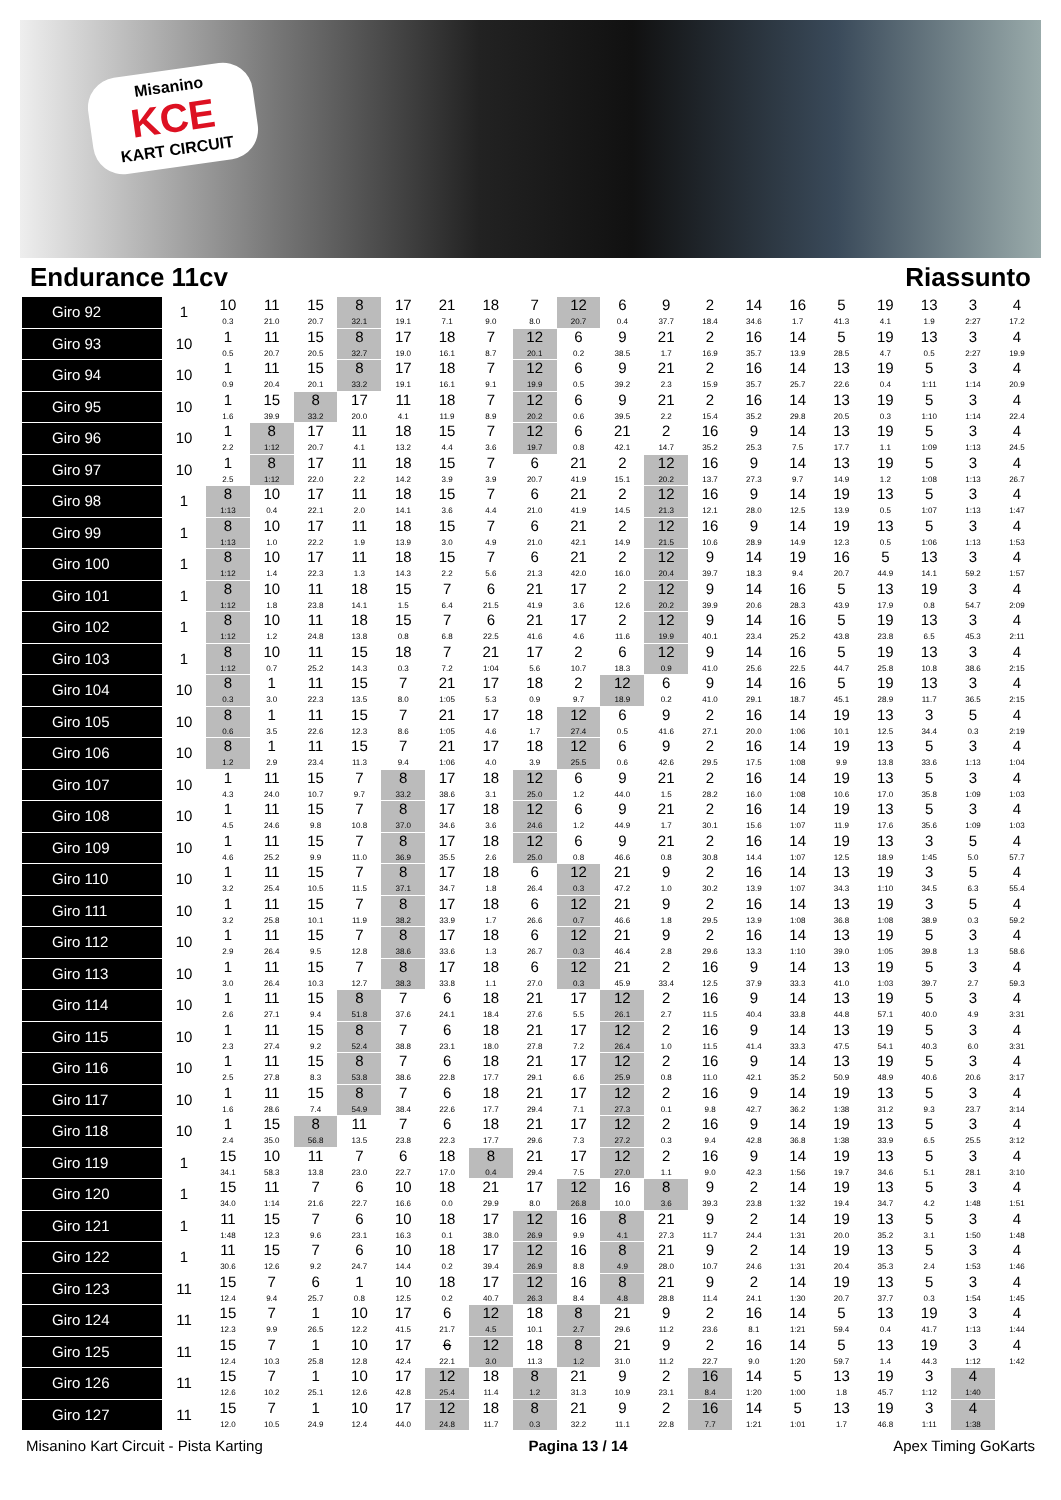Misanino
KCE
KART CIRCUIT
Endurance 11cv Riassunto
| Giro 92 | 1 | 10 0.3 | 11 21.0 | 15 20.7 | 8 32.1 | 17 19.1 | 21 7.1 | 18 9.0 | 7 8.0 | 12 20.7 | 6 0.4 | 9 37.7 | 2 18.4 | 14 34.6 | 16 1.7 | 5 41.3 | 19 4.1 | 13 1.9 | 3 2:27 | 4 17.2 |
| Giro 93 | 10 | 1 0.5 | 11 20.7 | 15 20.5 | 8 32.7 | 17 19.0 | 18 16.1 | 7 8.7 | 12 20.1 | 6 0.2 | 9 38.5 | 21 1.7 | 2 16.9 | 16 35.7 | 14 13.9 | 5 28.5 | 19 4.7 | 13 0.5 | 3 2:27 | 4 19.9 |
| Giro 94 | 10 | 1 0.9 | 11 20.4 | 15 20.1 | 8 33.2 | 17 19.1 | 18 16.1 | 7 9.1 | 12 19.9 | 6 0.5 | 9 39.2 | 21 2.3 | 2 15.9 | 16 35.7 | 14 25.7 | 13 22.6 | 19 0.4 | 5 1:11 | 3 1:14 | 4 20.9 |
| Giro 95 | 10 | 1 1.6 | 15 39.9 | 8 33.2 | 17 20.0 | 11 4.1 | 18 11.9 | 7 8.9 | 12 20.2 | 6 0.6 | 9 39.5 | 21 2.2 | 2 15.4 | 16 35.2 | 14 29.8 | 13 20.5 | 19 0.3 | 5 1:10 | 3 1:14 | 4 22.4 |
| Giro 96 | 10 | 1 2.2 | 8 1:12 | 17 20.7 | 11 4.1 | 18 13.2 | 15 4.4 | 7 3.6 | 12 19.7 | 6 0.8 | 21 42.1 | 2 14.7 | 16 35.2 | 9 25.3 | 14 7.5 | 13 17.7 | 19 1.1 | 5 1:09 | 3 1:13 | 4 24.5 |
| Giro 97 | 10 | 1 2.5 | 8 1:12 | 17 22.0 | 11 2.2 | 18 14.2 | 15 3.9 | 7 3.9 | 6 20.7 | 21 41.9 | 2 15.1 | 12 20.2 | 16 13.7 | 9 27.3 | 14 9.7 | 13 14.9 | 19 1.2 | 5 1:08 | 3 1:13 | 4 26.7 |
| Giro 98 | 1 | 8 1:13 | 10 0.4 | 17 22.1 | 11 2.0 | 18 14.1 | 15 3.6 | 7 4.4 | 6 21.0 | 21 41.9 | 2 14.5 | 12 21.3 | 16 12.1 | 9 28.0 | 14 12.5 | 19 13.9 | 13 0.5 | 5 1:07 | 3 1:13 | 4 1:47 |
| Giro 99 | 1 | 8 1:13 | 10 1.0 | 17 22.2 | 11 1.9 | 18 13.9 | 15 3.0 | 7 4.9 | 6 21.0 | 21 42.1 | 2 14.9 | 12 21.5 | 16 10.6 | 9 28.9 | 14 14.9 | 19 12.3 | 13 0.5 | 5 1:06 | 3 1:13 | 4 1:53 |
| Giro 100 | 1 | 8 1:12 | 10 1.4 | 17 22.3 | 11 1.3 | 18 14.3 | 15 2.2 | 7 5.6 | 6 21.3 | 21 42.0 | 2 16.0 | 12 20.4 | 9 39.7 | 14 18.3 | 19 9.4 | 16 20.7 | 5 44.9 | 13 14.1 | 3 59.2 | 4 1:57 |
| Giro 101 | 1 | 8 1:12 | 10 1.8 | 11 23.8 | 18 14.1 | 15 1.5 | 7 6.4 | 6 21.5 | 21 41.9 | 17 3.6 | 2 12.6 | 12 20.2 | 9 39.9 | 14 20.6 | 16 28.3 | 5 43.9 | 13 17.9 | 19 0.8 | 3 54.7 | 4 2:09 |
| Giro 102 | 1 | 8 1:12 | 10 1.2 | 11 24.8 | 18 13.8 | 15 0.8 | 7 6.8 | 6 22.5 | 21 41.6 | 17 4.6 | 2 11.6 | 12 19.9 | 9 40.1 | 14 23.4 | 16 25.2 | 5 43.8 | 19 23.8 | 13 6.5 | 3 45.3 | 4 2:11 |
| Giro 103 | 1 | 8 1:12 | 10 0.7 | 11 25.2 | 15 14.3 | 18 0.3 | 7 7.2 | 21 1:04 | 17 5.6 | 2 10.7 | 6 18.3 | 12 0.9 | 9 41.0 | 14 25.6 | 16 22.5 | 5 44.7 | 19 25.8 | 13 10.8 | 3 38.6 | 4 2:15 |
| Giro 104 | 10 | 8 0.3 | 1 3.0 | 11 22.3 | 15 13.5 | 7 8.0 | 21 1:05 | 17 5.3 | 18 0.9 | 2 9.7 | 12 18.9 | 6 0.2 | 9 41.0 | 14 29.1 | 16 18.7 | 5 45.1 | 19 28.9 | 13 11.7 | 3 36.5 | 4 2:15 |
| Giro 105 | 10 | 8 0.6 | 1 3.5 | 11 22.6 | 15 12.3 | 7 8.6 | 21 1:05 | 17 4.6 | 18 1.7 | 12 27.4 | 6 0.5 | 9 41.6 | 2 27.1 | 16 20.0 | 14 1:06 | 19 10.1 | 13 12.5 | 3 34.4 | 5 0.3 | 4 2:19 |
| Giro 106 | 10 | 8 1.2 | 1 2.9 | 11 23.4 | 15 11.3 | 7 9.4 | 21 1:06 | 17 4.0 | 18 3.9 | 12 25.5 | 6 0.6 | 9 42.6 | 2 29.5 | 16 17.5 | 14 1:08 | 19 9.9 | 13 13.8 | 5 33.6 | 3 1:13 | 4 1:04 |
| Giro 107 | 10 | 1 4.3 | 11 24.0 | 15 10.7 | 7 9.7 | 8 33.2 | 17 38.6 | 18 3.1 | 12 25.0 | 6 1.2 | 9 44.0 | 21 1.5 | 2 28.2 | 16 16.0 | 14 1:08 | 19 10.6 | 13 17.0 | 5 35.8 | 3 1:09 | 4 1:03 |
| Giro 108 | 10 | 1 4.5 | 11 24.6 | 15 9.8 | 7 10.8 | 8 37.0 | 17 34.6 | 18 3.6 | 12 24.6 | 6 1.2 | 9 44.9 | 21 1.7 | 2 30.1 | 16 15.6 | 14 1:07 | 19 11.9 | 13 17.6 | 5 35.6 | 3 1:09 | 4 1:03 |
| Giro 109 | 10 | 1 4.6 | 11 25.2 | 15 9.9 | 7 11.0 | 8 36.9 | 17 35.5 | 18 2.6 | 12 25.0 | 6 0.8 | 9 46.6 | 21 0.8 | 2 30.8 | 16 14.4 | 14 1:07 | 19 12.5 | 13 18.9 | 3 1:45 | 5 5.0 | 4 57.7 |
| Giro 110 | 10 | 1 3.2 | 11 25.4 | 15 10.5 | 7 11.5 | 8 37.1 | 17 34.7 | 18 1.8 | 6 26.4 | 12 0.3 | 21 47.2 | 9 1.0 | 2 30.2 | 16 13.9 | 14 1:07 | 13 34.3 | 19 1:10 | 3 34.5 | 5 6.3 | 4 55.4 |
| Giro 111 | 10 | 1 3.2 | 11 25.8 | 15 10.1 | 7 11.9 | 8 38.2 | 17 33.9 | 18 1.7 | 6 26.6 | 12 0.7 | 21 46.6 | 9 1.8 | 2 29.5 | 16 13.9 | 14 1:08 | 13 36.8 | 19 1:08 | 3 38.9 | 5 0.3 | 4 59.2 |
| Giro 112 | 10 | 1 2.9 | 11 26.4 | 15 9.5 | 7 12.8 | 8 38.6 | 17 33.6 | 18 1.3 | 6 26.7 | 12 0.3 | 21 46.4 | 9 2.8 | 2 29.6 | 16 13.3 | 14 1:10 | 13 39.0 | 19 1:05 | 5 39.8 | 3 1.3 | 4 58.6 |
| Giro 113 | 10 | 1 3.0 | 11 26.4 | 15 10.3 | 7 12.7 | 8 38.3 | 17 33.8 | 18 1.1 | 6 27.0 | 12 0.3 | 21 45.9 | 2 33.4 | 16 12.5 | 9 37.9 | 14 33.3 | 13 41.0 | 19 1:03 | 5 39.7 | 3 2.7 | 4 59.3 |
| Giro 114 | 10 | 1 2.6 | 11 27.1 | 15 9.4 | 8 51.8 | 7 37.6 | 6 24.1 | 18 18.4 | 21 27.6 | 17 5.5 | 12 26.1 | 2 2.7 | 16 11.5 | 9 40.4 | 14 33.8 | 13 44.8 | 19 57.1 | 5 40.0 | 3 4.9 | 4 3:31 |
| Giro 115 | 10 | 1 2.3 | 11 27.4 | 15 9.2 | 8 52.4 | 7 38.8 | 6 23.1 | 18 18.0 | 21 27.8 | 17 7.2 | 12 26.4 | 2 1.0 | 16 11.5 | 9 41.4 | 14 33.3 | 13 47.5 | 19 54.1 | 5 40.3 | 3 6.0 | 4 3:31 |
| Giro 116 | 10 | 1 2.5 | 11 27.8 | 15 8.3 | 8 53.8 | 7 38.6 | 6 22.8 | 18 17.7 | 21 29.1 | 17 6.6 | 12 25.9 | 2 0.8 | 16 11.0 | 9 42.1 | 14 35.2 | 13 50.9 | 19 48.9 | 5 40.6 | 3 20.6 | 4 3:17 |
| Giro 117 | 10 | 1 1.6 | 11 28.6 | 15 7.4 | 8 54.9 | 7 38.4 | 6 22.6 | 18 17.7 | 21 29.4 | 17 7.1 | 12 27.3 | 2 0.1 | 16 9.8 | 9 42.7 | 14 36.2 | 19 1:38 | 13 31.2 | 5 9.3 | 3 23.7 | 4 3:14 |
| Giro 118 | 10 | 1 2.4 | 15 35.0 | 8 56.8 | 11 13.5 | 7 23.8 | 6 22.3 | 18 17.7 | 21 29.6 | 17 7.3 | 12 27.2 | 2 0.3 | 16 9.4 | 9 42.8 | 14 36.8 | 19 1:38 | 13 33.9 | 5 6.5 | 3 25.5 | 4 3:12 |
| Giro 119 | 1 | 15 34.1 | 10 58.3 | 11 13.8 | 7 23.0 | 6 22.7 | 18 17.0 | 8 0.4 | 21 29.4 | 17 7.5 | 12 27.0 | 2 1.1 | 16 9.0 | 9 42.3 | 14 1:56 | 19 19.7 | 13 34.6 | 5 5.1 | 3 28.1 | 4 3:10 |
| Giro 120 | 1 | 15 34.0 | 11 1:14 | 7 21.6 | 6 22.7 | 10 16.6 | 18 0.0 | 21 29.9 | 17 8.0 | 12 26.8 | 16 10.0 | 8 3.6 | 9 39.3 | 2 23.8 | 14 1:32 | 19 19.4 | 13 34.7 | 5 4.2 | 3 1:48 | 4 1:51 |
| Giro 121 | 1 | 11 1:48 | 15 12.3 | 7 9.6 | 6 23.1 | 10 16.3 | 18 0.1 | 17 38.0 | 12 26.9 | 16 9.9 | 8 4.1 | 21 27.3 | 9 11.7 | 2 24.4 | 14 1:31 | 19 20.0 | 13 35.2 | 5 3.1 | 3 1:50 | 4 1:48 |
| Giro 122 | 1 | 11 30.6 | 15 12.6 | 7 9.2 | 6 24.7 | 10 14.4 | 18 0.2 | 17 39.4 | 12 26.9 | 16 8.8 | 8 4.9 | 21 28.0 | 9 10.7 | 2 24.6 | 14 1:31 | 19 20.4 | 13 35.3 | 5 2.4 | 3 1:53 | 4 1:46 |
| Giro 123 | 11 | 15 12.4 | 7 9.4 | 6 25.7 | 1 0.8 | 10 12.5 | 18 0.2 | 17 40.7 | 12 26.3 | 16 8.4 | 8 4.8 | 21 28.8 | 9 11.4 | 2 24.1 | 14 1:30 | 19 20.7 | 13 37.7 | 5 0.3 | 3 1:54 | 4 1:45 |
| Giro 124 | 11 | 15 12.3 | 7 9.9 | 1 26.5 | 10 12.2 | 17 41.5 | 6 21.7 | 12 4.5 | 18 10.1 | 8 2.7 | 21 29.6 | 9 11.2 | 2 23.6 | 16 8.1 | 14 1:21 | 5 59.4 | 13 0.4 | 19 41.7 | 3 1:13 | 4 1:44 |
| Giro 125 | 11 | 15 12.4 | 7 10.3 | 1 25.8 | 10 12.8 | 17 42.4 | 6 22.1 | 12 3.0 | 18 11.3 | 8 1.2 | 21 31.0 | 9 11.2 | 2 22.7 | 16 9.0 | 14 1:20 | 5 59.7 | 13 1.4 | 19 44.3 | 3 1:12 | 4 1:42 |
| Giro 126 | 11 | 15 12.6 | 7 10.2 | 1 25.1 | 10 12.6 | 17 42.8 | 12 25.4 | 18 11.4 | 8 1.2 | 21 31.3 | 9 10.9 | 2 23.1 | 16 8.4 | 14 1:20 | 5 1:00 | 13 1.8 | 19 45.7 | 3 1:12 | 4 1:40 | |
| Giro 127 | 11 | 15 12.0 | 7 10.5 | 1 24.9 | 10 12.4 | 17 44.0 | 12 24.8 | 18 11.7 | 8 0.3 | 21 32.2 | 9 11.1 | 2 22.8 | 16 7.7 | 14 1:21 | 5 1:01 | 13 1.7 | 19 46.8 | 3 1:11 | 4 1:38 | |
Misanino Kart Circuit - Pista Karting Pagina 13 / 14 Apex Timing GoKarts